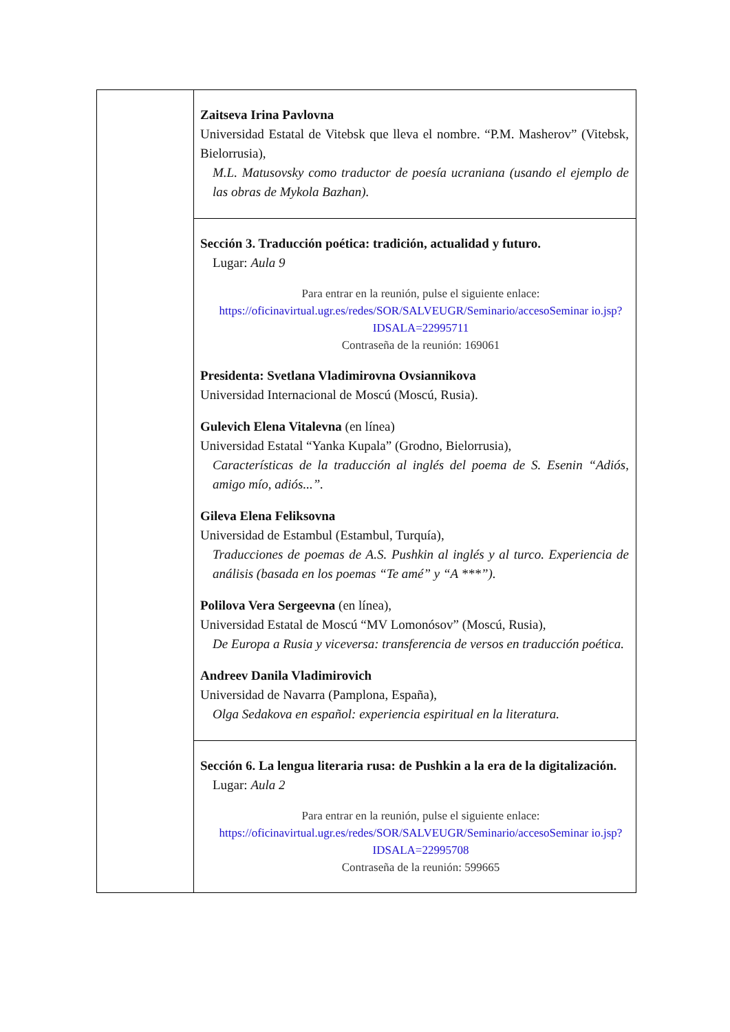| | Zaitseva Irina Pavlovna Universidad Estatal de Vitebsk que lleva el nombre. “P.M. Masherov” (Vitebsk, Bielorrusia), M.L. Matusovsky como traductor de poesía ucraniana (usando el ejemplo de las obras de Mykola Bazhan). |
| | Sección 3. Traducción poética: tradición, actualidad y futuro. Lugar: Aula 9 Para entrar en la reunión, pulse el siguiente enlace: https://oficinavirtual.ugr.es/redes/SOR/SALVEUGR/Seminario/accesoSeminar io.jsp?IDSALA=22995711 Contraseña de la reunión: 169061 Presidenta: Svetlana Vladimirovna Ovsiannikova Universidad Internacional de Moscú (Moscú, Rusia). Gulevich Elena Vitalevna (en línea) Universidad Estatal “Yanka Kupala” (Grodno, Bielorrusia), Características de la traducción al inglés del poema de S. Esenin “Adiós, amigo mío, adiós...”. Gileva Elena Feliksovna Universidad de Estambul (Estambul, Turquía), Traducciones de poemas de A.S. Pushkin al inglés y al turco. Experiencia de análisis (basada en los poemas “Te amé” y “A ***”). Polilova Vera Sergeevna (en línea), Universidad Estatal de Moscú “MV Lomonósov” (Moscú, Rusia), De Europa a Rusia y viceversa: transferencia de versos en traducción poética. Andreev Danila Vladimirovich Universidad de Navarra (Pamplona, España), Olga Sedakova en español: experiencia espiritual en la literatura. |
| | Sección 6. La lengua literaria rusa: de Pushkin a la era de la digitalización. Lugar: Aula 2 Para entrar en la reunión, pulse el siguiente enlace: https://oficinavirtual.ugr.es/redes/SOR/SALVEUGR/Seminario/accesoSeminar io.jsp?IDSALA=22995708 Contraseña de la reunión: 599665 |